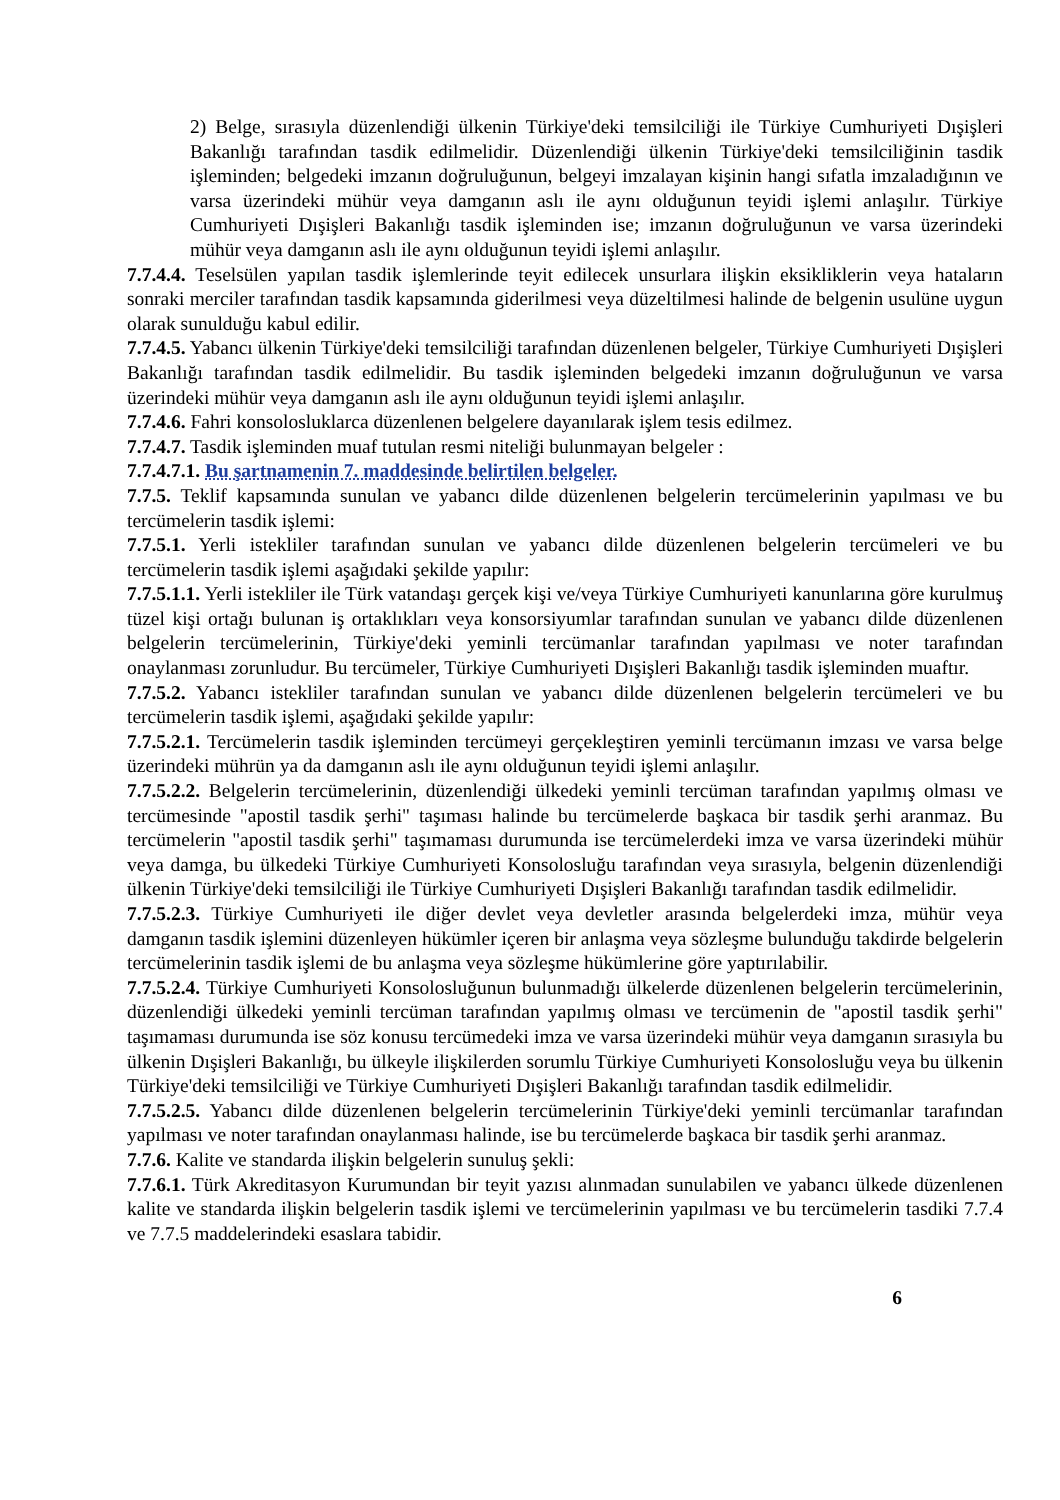2) Belge, sırasıyla düzenlendiği ülkenin Türkiye'deki temsilciliği ile Türkiye Cumhuriyeti Dışişleri Bakanlığı tarafından tasdik edilmelidir. Düzenlendiği ülkenin Türkiye'deki temsilciliğinin tasdik işleminden; belgedeki imzanın doğruluğunun, belgeyi imzalayan kişinin hangi sıfatla imzaladığının ve varsa üzerindeki mühür veya damganın aslı ile aynı olduğunun teyidi işlemi anlaşılır. Türkiye Cumhuriyeti Dışişleri Bakanlığı tasdik işleminden ise; imzanın doğruluğunun ve varsa üzerindeki mühür veya damganın aslı ile aynı olduğunun teyidi işlemi anlaşılır.
7.7.4.4. Teselsülen yapılan tasdik işlemlerinde teyit edilecek unsurlara ilişkin eksikliklerin veya hataların sonraki merciler tarafından tasdik kapsamında giderilmesi veya düzeltilmesi halinde de belgenin usulüne uygun olarak sunulduğu kabul edilir.
7.7.4.5. Yabancı ülkenin Türkiye'deki temsilciliği tarafından düzenlenen belgeler, Türkiye Cumhuriyeti Dışişleri Bakanlığı tarafından tasdik edilmelidir. Bu tasdik işleminden belgedeki imzanın doğruluğunun ve varsa üzerindeki mühür veya damganın aslı ile aynı olduğunun teyidi işlemi anlaşılır.
7.7.4.6. Fahri konsolosluklarca düzenlenen belgelere dayanılarak işlem tesis edilmez.
7.7.4.7. Tasdik işleminden muaf tutulan resmi niteliği bulunmayan belgeler :
7.7.4.7.1. Bu şartnamenin 7. maddesinde belirtilen belgeler.
7.7.5. Teklif kapsamında sunulan ve yabancı dilde düzenlenen belgelerin tercümelerinin yapılması ve bu tercümelerin tasdik işlemi:
7.7.5.1. Yerli istekliler tarafından sunulan ve yabancı dilde düzenlenen belgelerin tercümeleri ve bu tercümelerin tasdik işlemi aşağıdaki şekilde yapılır:
7.7.5.1.1. Yerli istekliler ile Türk vatandaşı gerçek kişi ve/veya Türkiye Cumhuriyeti kanunlarına göre kurulmuş tüzel kişi ortağı bulunan iş ortaklıkları veya konsorsiyumlar tarafından sunulan ve yabancı dilde düzenlenen belgelerin tercümelerinin, Türkiye'deki yeminli tercümanlar tarafından yapılması ve noter tarafından onaylanması zorunludur. Bu tercümeler, Türkiye Cumhuriyeti Dışişleri Bakanlığı tasdik işleminden muaftır.
7.7.5.2. Yabancı istekliler tarafından sunulan ve yabancı dilde düzenlenen belgelerin tercümeleri ve bu tercümelerin tasdik işlemi, aşağıdaki şekilde yapılır:
7.7.5.2.1. Tercümelerin tasdik işleminden tercümeyi gerçekleştiren yeminli tercümanın imzası ve varsa belge üzerindeki mührün ya da damganın aslı ile aynı olduğunun teyidi işlemi anlaşılır.
7.7.5.2.2. Belgelerin tercümelerinin, düzenlendiği ülkedeki yeminli tercüman tarafından yapılmış olması ve tercümesinde "apostil tasdik şerhi" taşıması halinde bu tercümelerde başkaca bir tasdik şerhi aranmaz. Bu tercümelerin "apostil tasdik şerhi" taşımaması durumunda ise tercümelerdeki imza ve varsa üzerindeki mühür veya damga, bu ülkedeki Türkiye Cumhuriyeti Konsolosluğu tarafından veya sırasıyla, belgenin düzenlendiği ülkenin Türkiye'deki temsilciliği ile Türkiye Cumhuriyeti Dışişleri Bakanlığı tarafından tasdik edilmelidir.
7.7.5.2.3. Türkiye Cumhuriyeti ile diğer devlet veya devletler arasında belgelerdeki imza, mühür veya damganın tasdik işlemini düzenleyen hükümler içeren bir anlaşma veya sözleşme bulunduğu takdirde belgelerin tercümelerinin tasdik işlemi de bu anlaşma veya sözleşme hükümlerine göre yaptırılabilir.
7.7.5.2.4. Türkiye Cumhuriyeti Konsolosluğunun bulunmadığı ülkelerde düzenlenen belgelerin tercümelerinin, düzenlendiği ülkedeki yeminli tercüman tarafından yapılmış olması ve tercümenin de "apostil tasdik şerhi" taşımaması durumunda ise söz konusu tercümedeki imza ve varsa üzerindeki mühür veya damganın sırasıyla bu ülkenin Dışişleri Bakanlığı, bu ülkeyle ilişkilerden sorumlu Türkiye Cumhuriyeti Konsolosluğu veya bu ülkenin Türkiye'deki temsilciliği ve Türkiye Cumhuriyeti Dışişleri Bakanlığı tarafından tasdik edilmelidir.
7.7.5.2.5. Yabancı dilde düzenlenen belgelerin tercümelerinin Türkiye'deki yeminli tercümanlar tarafından yapılması ve noter tarafından onaylanması halinde, ise bu tercümelerde başkaca bir tasdik şerhi aranmaz.
7.7.6. Kalite ve standarda ilişkin belgelerin sunuluş şekli:
7.7.6.1. Türk Akreditasyon Kurumundan bir teyit yazısı alınmadan sunulabilen ve yabancı ülkede düzenlenen kalite ve standarda ilişkin belgelerin tasdik işlemi ve tercümelerinin yapılması ve bu tercümelerin tasdiki 7.7.4 ve 7.7.5 maddelerindeki esaslara tabidir.
6